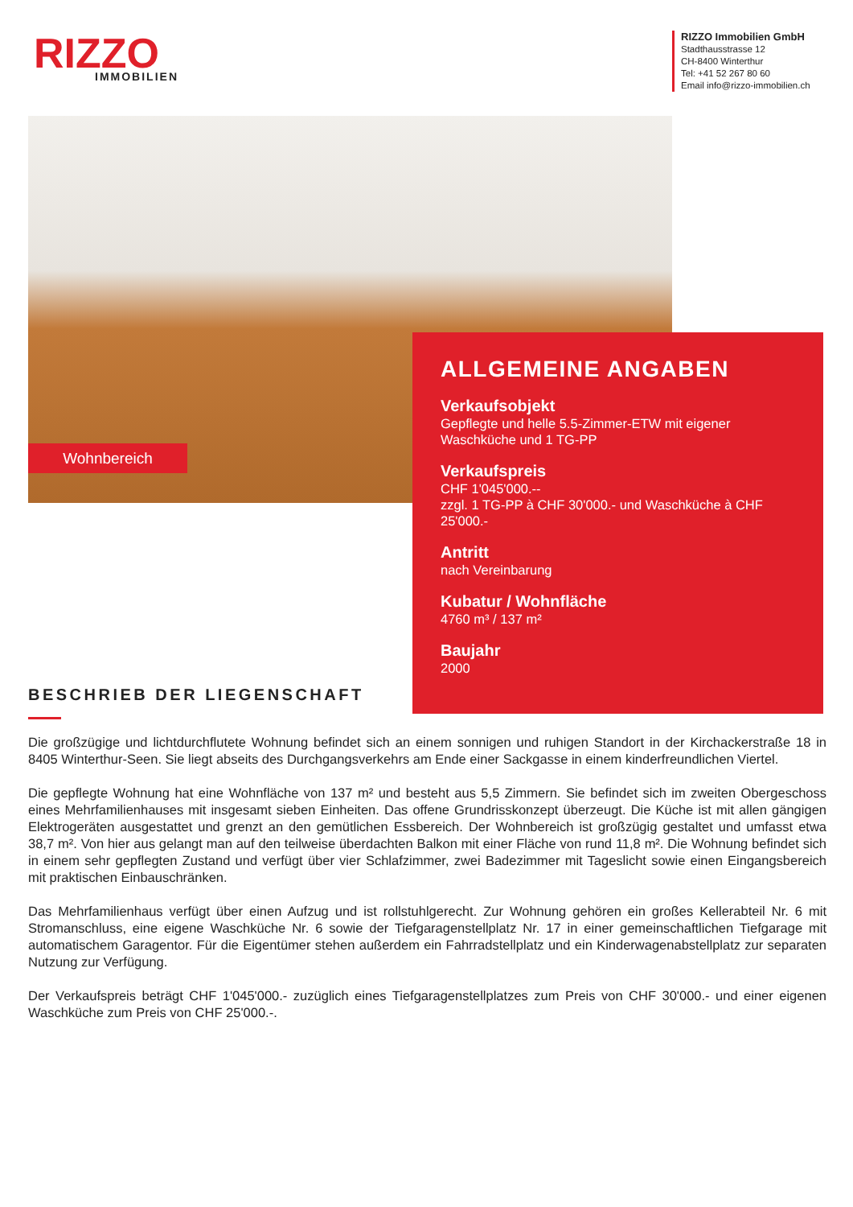RIZZO
IMMOBILIEN
RIZZO Immobilien GmbH
Stadthausstrasse 12
CH-8400 Winterthur
Tel: +41 52 267 80 60
Email info@rizzo-immobilien.ch
Wohnbereich
ALLGEMEINE ANGABEN
Verkaufsobjekt
Gepflegte und helle 5.5-Zimmer-ETW mit eigener Waschküche und 1 TG-PP
Verkaufspreis
CHF 1'045'000.--
zzgl. 1 TG-PP à CHF 30'000.- und Waschküche à CHF 25'000.-
Antritt
nach Vereinbarung
Kubatur / Wohnfläche
4760 m³ / 137 m²
Baujahr
2000
BESCHRIEB DER LIEGENSCHAFT
Die großzügige und lichtdurchflutete Wohnung befindet sich an einem sonnigen und ruhigen Standort in der Kirchackerstraße 18 in 8405 Winterthur-Seen. Sie liegt abseits des Durchgangsverkehrs am Ende einer Sackgasse in einem kinderfreundlichen Viertel.
Die gepflegte Wohnung hat eine Wohnfläche von 137 m² und besteht aus 5,5 Zimmern. Sie befindet sich im zweiten Obergeschoss eines Mehrfamilienhauses mit insgesamt sieben Einheiten. Das offene Grundrisskonzept überzeugt. Die Küche ist mit allen gängigen Elektrogeräten ausgestattet und grenzt an den gemütlichen Essbereich. Der Wohnbereich ist großzügig gestaltet und umfasst etwa 38,7 m². Von hier aus gelangt man auf den teilweise überdachten Balkon mit einer Fläche von rund 11,8 m². Die Wohnung befindet sich in einem sehr gepflegten Zustand und verfügt über vier Schlafzimmer, zwei Badezimmer mit Tageslicht sowie einen Eingangsbereich mit praktischen Einbauschränken.
Das Mehrfamilienhaus verfügt über einen Aufzug und ist rollstuhlgerecht. Zur Wohnung gehören ein großes Kellerabteil Nr. 6 mit Stromanschluss, eine eigene Waschküche Nr. 6 sowie der Tiefgaragenstellplatz Nr. 17 in einer gemeinschaftlichen Tiefgarage mit automatischem Garagentor. Für die Eigentümer stehen außerdem ein Fahrradstellplatz und ein Kinderwagenabstellplatz zur separaten Nutzung zur Verfügung.
Der Verkaufspreis beträgt CHF 1'045'000.- zuzüglich eines Tiefgaragenstellplatzes zum Preis von CHF 30'000.- und einer eigenen Waschküche zum Preis von CHF 25'000.-.